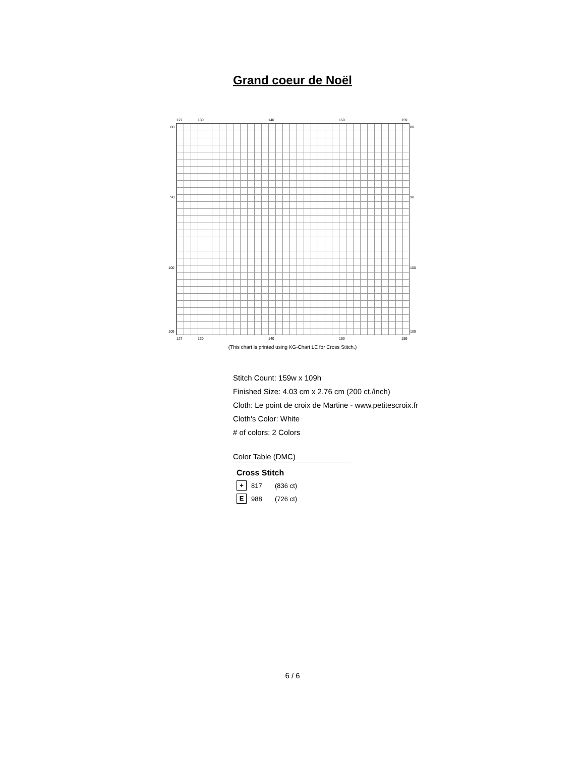Grand coeur de Noël
127 130 140 150 159
80 80
90 90
100 100
109 109
127 130 140 150 159
(This chart is printed using KG-Chart LE for Cross Stitch.)
Stitch Count: 159w x 109h
Finished Size: 4.03 cm x 2.76 cm (200 ct./inch)
Cloth: Le point de croix de Martine - www.petitescroix.fr
Cloth's Color: White
# of colors: 2 Colors
Color Table (DMC)
Cross Stitch
+ 817 (836 ct)
E 988 (726 ct)
6 / 6